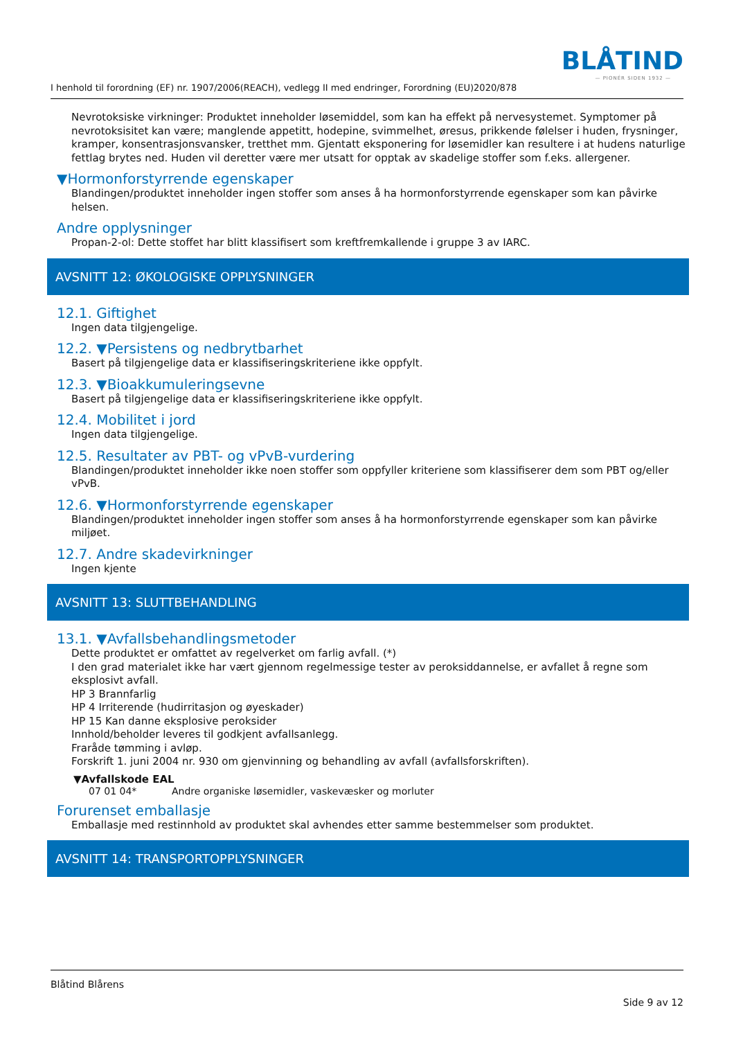BLÅTIND
— PIONÉR SIDEN 1932 —
I henhold til forordning (EF) nr. 1907/2006(REACH), vedlegg II med endringer, Forordning (EU)2020/878
Nevrotoksiske virkninger: Produktet inneholder løsemiddel, som kan ha effekt på nervesystemet. Symptomer på nevrotoksisitet kan være; manglende appetitt, hodepine, svimmelhet, øresus, prikkende følelser i huden, frysninger, kramper, konsentrasjonsvansker, tretthet mm. Gjentatt eksponering for løsemidler kan resultere i at hudens naturlige fettlag brytes ned. Huden vil deretter være mer utsatt for opptak av skadelige stoffer som f.eks. allergener.
▼Hormonforstyrrende egenskaper
Blandingen/produktet inneholder ingen stoffer som anses å ha hormonforstyrrende egenskaper som kan påvirke helsen.
Andre opplysninger
Propan-2-ol: Dette stoffet har blitt klassifisert som kreftfremkallende i gruppe 3 av IARC.
AVSNITT 12: ØKOLOGISKE OPPLYSNINGER
12.1. Giftighet
Ingen data tilgjengelige.
12.2. ▼Persistens og nedbrytbarhet
Basert på tilgjengelige data er klassifiseringskriteriene ikke oppfylt.
12.3. ▼Bioakkumuleringsevne
Basert på tilgjengelige data er klassifiseringskriteriene ikke oppfylt.
12.4. Mobilitet i jord
Ingen data tilgjengelige.
12.5. Resultater av PBT- og vPvB-vurdering
Blandingen/produktet inneholder ikke noen stoffer som oppfyller kriteriene som klassifiserer dem som PBT og/eller vPvB.
12.6. ▼Hormonforstyrrende egenskaper
Blandingen/produktet inneholder ingen stoffer som anses å ha hormonforstyrrende egenskaper som kan påvirke miljøet.
12.7. Andre skadevirkninger
Ingen kjente
AVSNITT 13: SLUTTBEHANDLING
13.1. ▼Avfallsbehandlingsmetoder
Dette produktet er omfattet av regelverket om farlig avfall. (*)
I den grad materialet ikke har vært gjennom regelmessige tester av peroksiddannelse, er avfallet å regne som eksplosivt avfall.
HP 3 Brannfarlig
HP 4 Irriterende (hudirritasjon og øyeskader)
HP 15 Kan danne eksplosive peroksider
Innhold/beholder leveres til godkjent avfallsanlegg.
Fraråde tømming i avløp.
Forskrift 1. juni 2004 nr. 930 om gjenvinning og behandling av avfall (avfallsforskriften).
▼Avfallskode EAL
07 01 04* Andre organiske løsemidler, vaskevæsker og morluter
Forurenset emballasje
Emballasje med restinnhold av produktet skal avhendes etter samme bestemmelser som produktet.
AVSNITT 14: TRANSPORTOPPLYSNINGER
Blåtind Blårens
Side 9 av 12